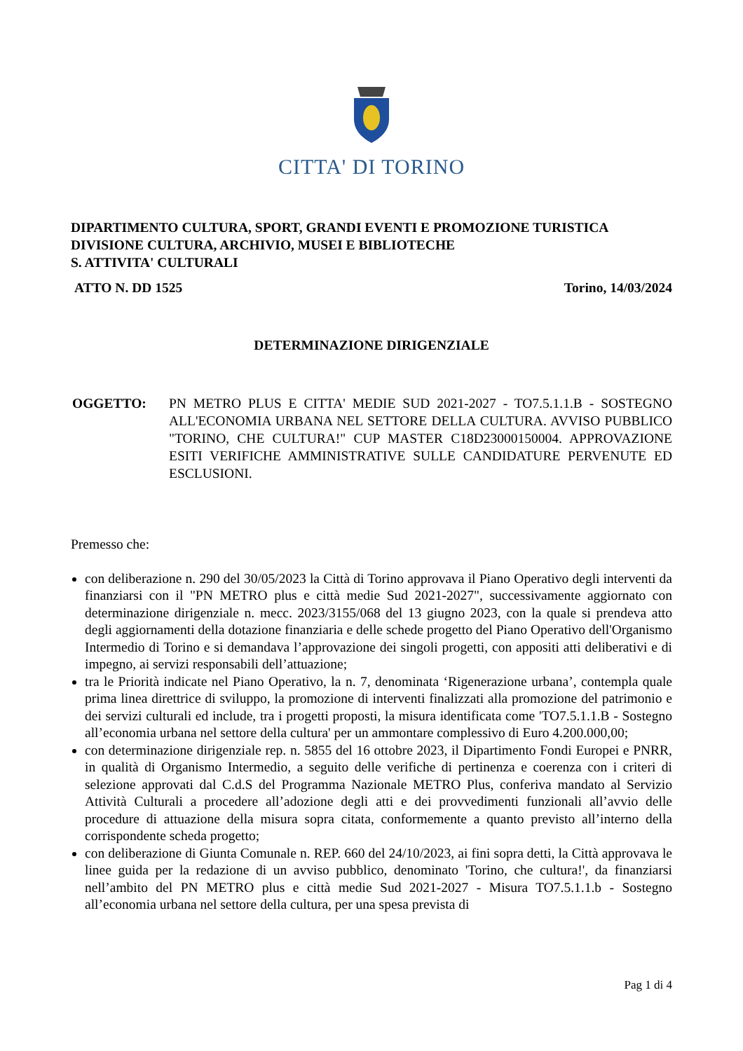CITTA' DI TORINO
DIPARTIMENTO CULTURA, SPORT, GRANDI EVENTI E PROMOZIONE TURISTICA
DIVISIONE CULTURA, ARCHIVIO, MUSEI E BIBLIOTECHE
S. ATTIVITA' CULTURALI
ATTO N. DD 1525 Torino, 14/03/2024
DETERMINAZIONE DIRIGENZIALE
OGGETTO: PN METRO PLUS E CITTA' MEDIE SUD 2021-2027 - TO7.5.1.1.B - SOSTEGNO ALL'ECONOMIA URBANA NEL SETTORE DELLA CULTURA. AVVISO PUBBLICO "TORINO, CHE CULTURA!" CUP MASTER C18D23000150004. APPROVAZIONE ESITI VERIFICHE AMMINISTRATIVE SULLE CANDIDATURE PERVENUTE ED ESCLUSIONI.
Premesso che:
con deliberazione n. 290 del 30/05/2023 la Città di Torino approvava il Piano Operativo degli interventi da finanziarsi con il "PN METRO plus e città medie Sud 2021-2027", successivamente aggiornato con determinazione dirigenziale n. mecc. 2023/3155/068 del 13 giugno 2023, con la quale si prendeva atto degli aggiornamenti della dotazione finanziaria e delle schede progetto del Piano Operativo dell'Organismo Intermedio di Torino e si demandava l’approvazione dei singoli progetti, con appositi atti deliberativi e di impegno, ai servizi responsabili dell’attuazione;
tra le Priorità indicate nel Piano Operativo, la n. 7, denominata ‘Rigenerazione urbana’, contempla quale prima linea direttrice di sviluppo, la promozione di interventi finalizzati alla promozione del patrimonio e dei servizi culturali ed include, tra i progetti proposti, la misura identificata come 'TO7.5.1.1.B - Sostegno all’economia urbana nel settore della cultura' per un ammontare complessivo di Euro 4.200.000,00;
con determinazione dirigenziale rep. n. 5855 del 16 ottobre 2023, il Dipartimento Fondi Europei e PNRR, in qualità di Organismo Intermedio, a seguito delle verifiche di pertinenza e coerenza con i criteri di selezione approvati dal C.d.S del Programma Nazionale METRO Plus, conferiva mandato al Servizio Attività Culturali a procedere all’adozione degli atti e dei provvedimenti funzionali all’avvio delle procedure di attuazione della misura sopra citata, conformemente a quanto previsto all’interno della corrispondente scheda progetto;
con deliberazione di Giunta Comunale n. REP. 660 del 24/10/2023, ai fini sopra detti, la Città approvava le linee guida per la redazione di un avviso pubblico, denominato 'Torino, che cultura!', da finanziarsi nell’ambito del PN METRO plus e città medie Sud 2021-2027 - Misura TO7.5.1.1.b - Sostegno all’economia urbana nel settore della cultura, per una spesa prevista di
Pag 1 di 4